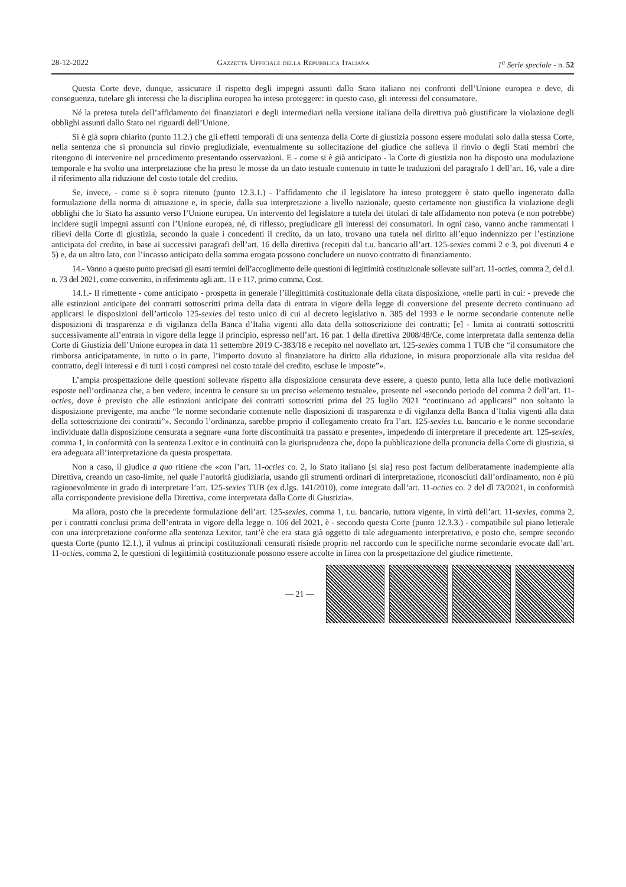28-12-2022 Gazzetta Ufficiale della Repubblica Italiana 1<sup>a</sup> Serie speciale - n. 52
Questa Corte deve, dunque, assicurare il rispetto degli impegni assunti dallo Stato italiano nei confronti dell’Unione europea e deve, di conseguenza, tutelare gli interessi che la disciplina europea ha inteso proteggere: in questo caso, gli interessi del consumatore.
Né la pretesa tutela dell’affidamento dei finanziatori e degli intermediari nella versione italiana della direttiva può giustificare la violazione degli obblighi assunti dallo Stato nei riguardi dell’Unione.
Si è già sopra chiarito (punto 11.2.) che gli effetti temporali di una sentenza della Corte di giustizia possono essere modulati solo dalla stessa Corte, nella sentenza che si pronuncia sul rinvio pregiudiziale, eventualmente su sollecitazione del giudice che solleva il rinvio o degli Stati membri che ritengono di intervenire nel procedimento presentando osservazioni. E - come si è già anticipato - la Corte di giustizia non ha disposto una modulazione temporale e ha svolto una interpretazione che ha preso le mosse da un dato testuale contenuto in tutte le traduzioni del paragrafo 1 dell’art. 16, vale a dire il riferimento alla riduzione del costo totale del credito.
Se, invece, - come si è sopra ritenuto (punto 12.3.1.) - l’affidamento che il legislatore ha inteso proteggere è stato quello ingenerato dalla formulazione della norma di attuazione e, in specie, dalla sua interpretazione a livello nazionale, questo certamente non giustifica la violazione degli obblighi che lo Stato ha assunto verso l’Unione europea. Un intervento del legislatore a tutela dei titolari di tale affidamento non poteva (e non potrebbe) incidere sugli impegni assunti con l’Unione europea, né, di riflesso, pregiudicare gli interessi dei consumatori. In ogni caso, vanno anche rammentati i rilievi della Corte di giustizia, secondo la quale i concedenti il credito, da un lato, trovano una tutela nel diritto all’equo indennizzo per l’estinzione anticipata del credito, in base ai successivi paragrafi dell’art. 16 della direttiva (recepiti dal t.u. bancario all’art. 125-sexies commi 2 e 3, poi divenuti 4 e 5) e, da un altro lato, con l’incasso anticipato della somma erogata possono concludere un nuovo contratto di finanziamento.
14.- Vanno a questo punto precisati gli esatti termini dell’accoglimento delle questioni di legittimità costituzionale sollevate sull’art. 11-octies, comma 2, del d.l. n. 73 del 2021, come convertito, in riferimento agli artt. 11 e 117, primo comma, Cost.
14.1.- Il rimettente - come anticipato - prospetta in generale l’illegittimità costituzionale della citata disposizione, «nelle parti in cui: - prevede che alle estinzioni anticipate dei contratti sottoscritti prima della data di entrata in vigore della legge di conversione del presente decreto continuano ad applicarsi le disposizioni dell’articolo 125-sexies del testo unico di cui al decreto legislativo n. 385 del 1993 e le norme secondarie contenute nelle disposizioni di trasparenza e di vigilanza della Banca d’Italia vigenti alla data della sottoscrizione dei contratti; [e] - limita ai contratti sottoscritti successivamente all’entrata in vigore della legge il principio, espresso nell’art. 16 par. 1 della direttiva 2008/48/Ce, come interpretata dalla sentenza della Corte di Giustizia dell’Unione europea in data 11 settembre 2019 C-383/18 e recepito nel novellato art. 125-sexies comma 1 TUB che “il consumatore che rimborsa anticipatamente, in tutto o in parte, l’importo dovuto al finanziatore ha diritto alla riduzione, in misura proporzionale alla vita residua del contratto, degli interessi e di tutti i costi compresi nel costo totale del credito, escluse le imposte”».
L’ampia prospettazione delle questioni sollevate rispetto alla disposizione censurata deve essere, a questo punto, letta alla luce delle motivazioni esposte nell’ordinanza che, a ben vedere, incentra le censure su un preciso «elemento testuale», presente nel «secondo periodo del comma 2 dell’art. 11-octies, dove è previsto che alle estinzioni anticipate dei contratti sottoscritti prima del 25 luglio 2021 “continuano ad applicarsi” non soltanto la disposizione previgente, ma anche “le norme secondarie contenute nelle disposizioni di trasparenza e di vigilanza della Banca d’Italia vigenti alla data della sottoscrizione dei contratti”». Secondo l’ordinanza, sarebbe proprio il collegamento creato fra l’art. 125-sexies t.u. bancario e le norme secondarie individuate dalla disposizione censurata a segnare «una forte discontinuità tra passato e presente», impedendo di interpretare il precedente art. 125-sexies, comma 1, in conformità con la sentenza Lexitor e in continuità con la giurisprudenza che, dopo la pubblicazione della pronuncia della Corte di giustizia, si era adeguata all’interpretazione da questa prospettata.
Non a caso, il giudice a quo ritiene che «con l’art. 11-octies co. 2, lo Stato italiano [si sia] reso post factum deliberatamente inadempiente alla Direttiva, creando un caso-limite, nel quale l’autorità giudiziaria, usando gli strumenti ordinari di interpretazione, riconosciuti dall’ordinamento, non è più ragionevolmente in grado di interpretare l’art. 125-sexies TUB (ex d.lgs. 141/2010), come integrato dall’art. 11-octies co. 2 del dl 73/2021, in conformità alla corrispondente previsione della Direttiva, come interpretata dalla Corte di Giustizia».
Ma allora, posto che la precedente formulazione dell’art. 125-sexies, comma 1, t.u. bancario, tuttora vigente, in virtù dell’art. 11-sexies, comma 2, per i contratti conclusi prima dell’entrata in vigore della legge n. 106 del 2021, è - secondo questa Corte (punto 12.3.3.) - compatibile sul piano letterale con una interpretazione conforme alla sentenza Lexitor, tant’è che era stata già oggetto di tale adeguamento interpretativo, e posto che, sempre secondo questa Corte (punto 12.1.), il vulnus ai principi costituzionali censurati risiede proprio nel raccordo con le specifiche norme secondarie evocate dall’art. 11-octies, comma 2, le questioni di legittimità costituzionale possono essere accolte in linea con la prospettazione del giudice rimettente.
— 21 —